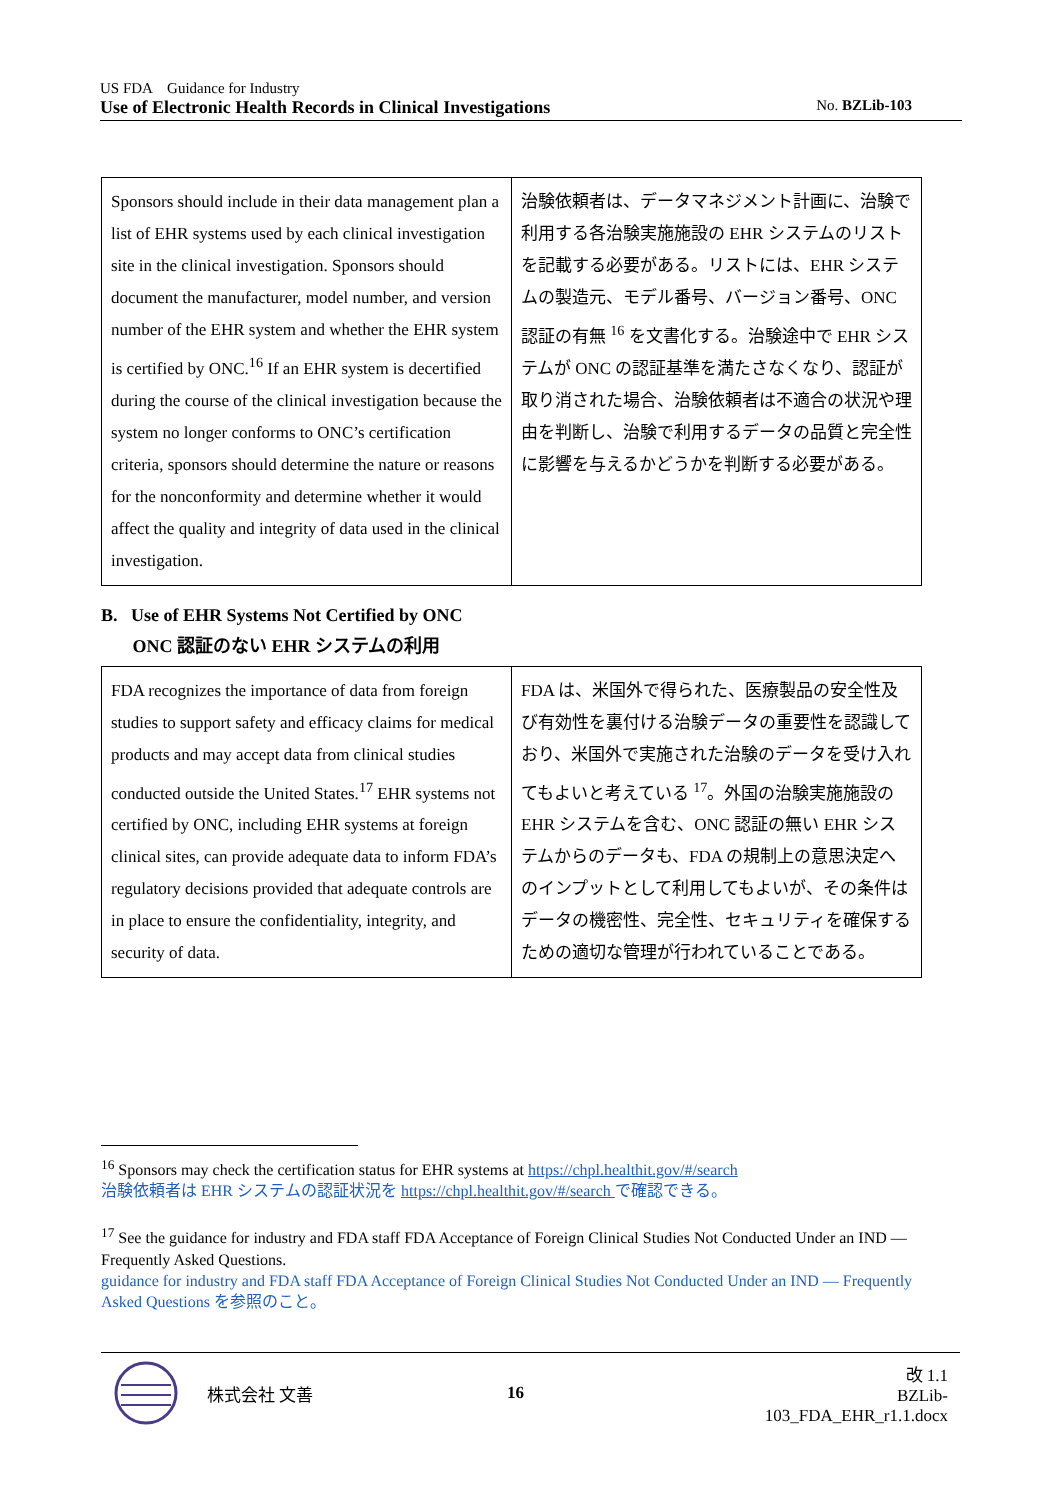US FDA　Guidance for Industry
Use of Electronic Health Records in Clinical Investigations No. BZLib-103
| Sponsors should include in their data management plan a list of EHR systems used by each clinical investigation site in the clinical investigation. Sponsors should document the manufacturer, model number, and version number of the EHR system and whether the EHR system is certified by ONC.<sup>16</sup> If an EHR system is decertified during the course of the clinical investigation because the system no longer conforms to ONC’s certification criteria, sponsors should determine the nature or reasons for the nonconformity and determine whether it would affect the quality and integrity of data used in the clinical investigation. | 治験依頼者は、データマネジメント計画に、治験で利用する各治験実施施設の EHR システムのリストを記載する必要がある。リストには、EHR システムの製造元、モデル番号、バージョン番号、ONC 認証の有無 <sup>16</sup> を文書化する。治験途中で EHR システムが ONC の認証基準を満たさなくなり、認証が取り消された場合、治験依頼者は不適合の状況や理由を判断し、治験で利用するデータの品質と完全性に影響を与えるかどうかを判断する必要がある。 |
B. Use of EHR Systems Not Certified by ONC
ONC 認証のない EHR システムの利用
| FDA recognizes the importance of data from foreign studies to support safety and efficacy claims for medical products and may accept data from clinical studies conducted outside the United States.<sup>17</sup> EHR systems not certified by ONC, including EHR systems at foreign clinical sites, can provide adequate data to inform FDA’s regulatory decisions provided that adequate controls are in place to ensure the confidentiality, integrity, and security of data. | FDA は、米国外で得られた、医療製品の安全性及び有効性を裏付ける治験データの重要性を認識しており、米国外で実施された治験のデータを受け入れてもよいと考えている <sup>17</sup>。外国の治験実施施設の EHR システムを含む、ONC 認証の無い EHR システムからのデータも、FDA の規制上の意思決定へのインプットとして利用してもよいが、その条件はデータの機密性、完全性、セキュリティを確保するための適切な管理が行われていることである。 |
<sup>16</sup> Sponsors may check the certification status for EHR systems at https://chpl.healthit.gov/#/search
治験依頼者は EHR システムの認証状況を https://chpl.healthit.gov/#/search で確認できる。
<sup>17</sup> See the guidance for industry and FDA staff FDA Acceptance of Foreign Clinical Studies Not Conducted Under an IND — Frequently Asked Questions.
guidance for industry and FDA staff FDA Acceptance of Foreign Clinical Studies Not Conducted Under an IND — Frequently Asked Questions を参照のこと。
株式会社 文善 16 改 1.1
BZLib-103_FDA_EHR_r1.1.docx